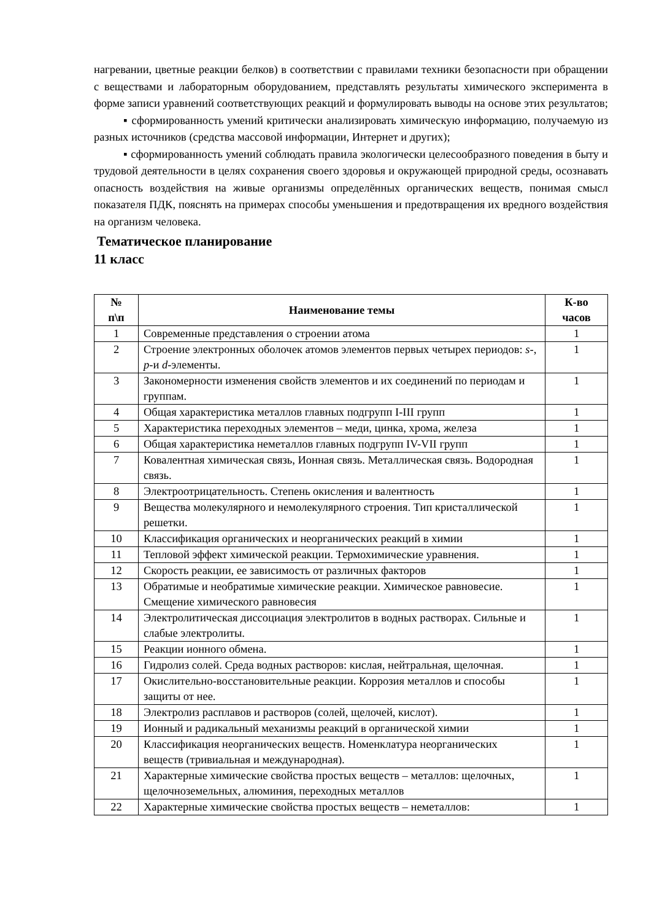нагревании, цветные реакции белков) в соответствии с правилами техники безопасности при обращении с веществами и лабораторным оборудованием, представлять результаты химического эксперимента в форме записи уравнений соответствующих реакций и формулировать выводы на основе этих результатов;
▪ сформированность умений критически анализировать химическую информацию, получаемую из разных источников (средства массовой информации, Интернет и других);
▪ сформированность умений соблюдать правила экологически целесообразного поведения в быту и трудовой деятельности в целях сохранения своего здоровья и окружающей природной среды, осознавать опасность воздействия на живые организмы определённых органических веществ, понимая смысл показателя ПДК, пояснять на примерах способы уменьшения и предотвращения их вредного воздействия на организм человека.
Тематическое планирование
11 класс
| № п\п | Наименование темы | К-во часов |
| --- | --- | --- |
| 1 | Современные представления о строении атома | 1 |
| 2 | Строение электронных оболочек атомов элементов первых четырех периодов: s -, p -и d -элементы. | 1 |
| 3 | Закономерности изменения свойств элементов и их соединений по периодам и группам. | 1 |
| 4 | Общая характеристика металлов главных подгрупп I-III групп | 1 |
| 5 | Характеристика переходных элементов – меди, цинка, хрома, железа | 1 |
| 6 | Общая характеристика неметаллов главных подгрупп IV-VII групп | 1 |
| 7 | Ковалентная химическая связь, Ионная связь. Металлическая связь. Водородная связь. | 1 |
| 8 | Электроотрицательность. Степень окисления и валентность | 1 |
| 9 | Вещества молекулярного и немолекулярного строения. Тип кристаллической решетки. | 1 |
| 10 | Классификация органических и неорганических реакций в химии | 1 |
| 11 | Тепловой эффект химической реакции. Термохимические уравнения. | 1 |
| 12 | Скорость реакции, ее зависимость от различных факторов | 1 |
| 13 | Обратимые и необратимые химические реакции. Химическое равновесие. Смещение химического равновесия | 1 |
| 14 | Электролитическая диссоциация электролитов в водных растворах. Сильные и слабые электролиты. | 1 |
| 15 | Реакции ионного обмена. | 1 |
| 16 | Гидролиз солей. Среда водных растворов: кислая, нейтральная, щелочная. | 1 |
| 17 | Окислительно-восстановительные реакции. Коррозия металлов и способы защиты от нее. | 1 |
| 18 | Электролиз расплавов и растворов (солей, щелочей, кислот). | 1 |
| 19 | Ионный и радикальный механизмы реакций в органической химии | 1 |
| 20 | Классификация неорганических веществ. Номенклатура неорганических веществ (тривиальная и международная). | 1 |
| 21 | Характерные химические свойства простых веществ – металлов: щелочных, щелочноземельных, алюминия, переходных металлов | 1 |
| 22 | Характерные химические свойства простых веществ – неметаллов: | 1 |